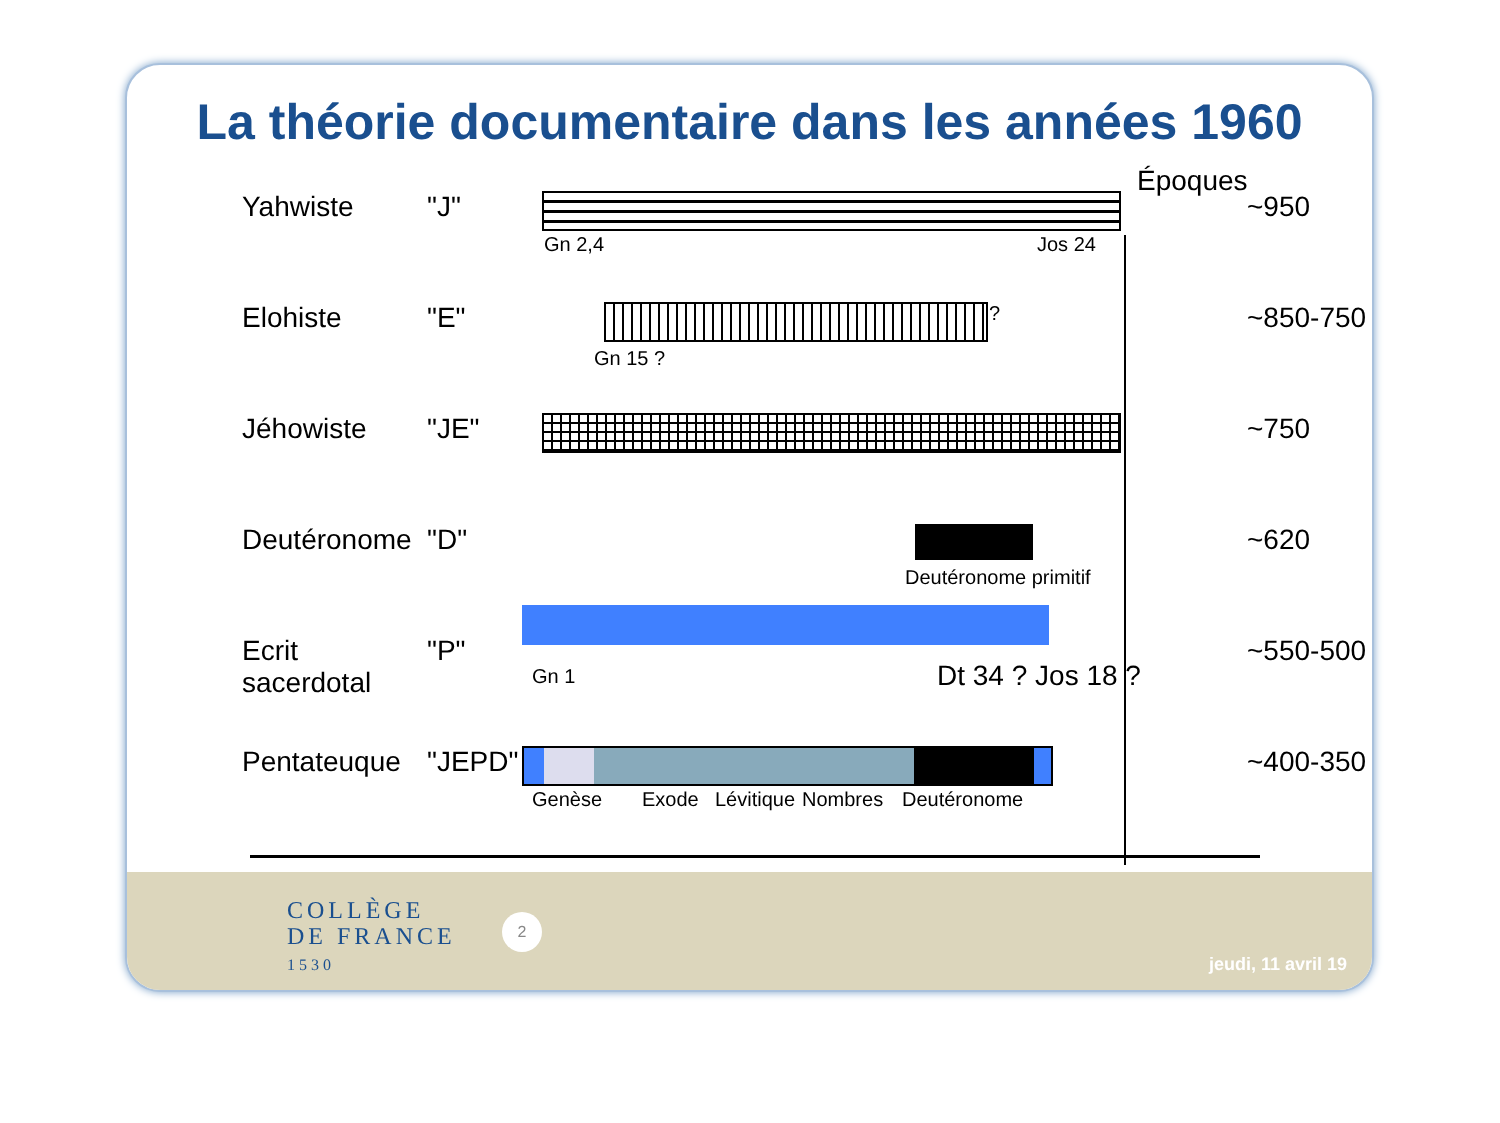La théorie documentaire dans les années 1960
Époques
Yahwiste "J"
Gn 2,4 Jos 24
~950
Elohiste "E"
?
Gn 15 ?
~850-750
Jéhowiste "JE" ~750
Deutéronome "D"
Deutéronome primitif
~620
Ecrit sacerdotal
"P"
Gn 1 Dt 34 ? Jos 18 ?
~550-500
Pentateuque "JEPD"
Genèse Exode Lévitique Nombres Deutéronome
~400-350
COLLÈGE
DE FRANCE
1530
2
jeudi, 11 avril 19